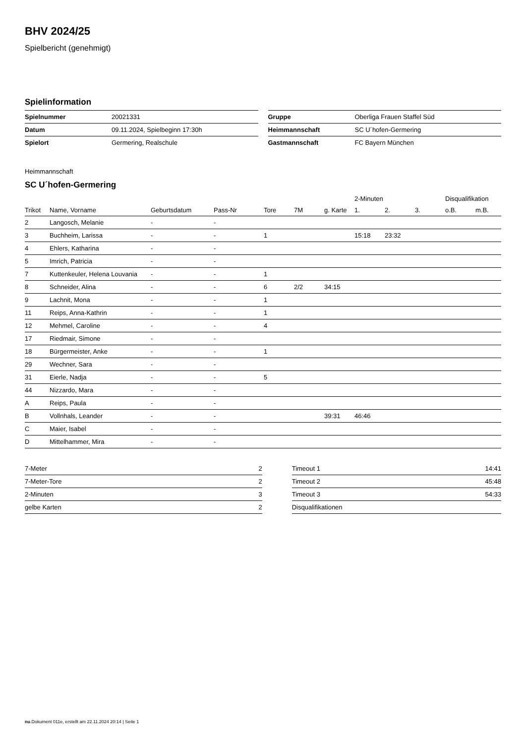BHV 2024/25
Spielbericht (genehmigt)
Spielinformation
| Spielnummer | 20021331 |
| Datum | 09.11.2024, Spielbeginn 17:30h |
| Spielort | Germering, Realschule |
| Gruppe | Oberliga Frauen Staffel Süd |
| Heimmannschaft | SC U´hofen-Germering |
| Gastmannschaft | FC Bayern München |
Heimmannschaft
SC U´hofen-Germering
| | | | | | | | 2-Minuten | | | Disqualifikation | |
| --- | --- | --- | --- | --- | --- | --- | --- | --- | --- | --- | --- |
| Trikot | Name, Vorname | Geburtsdatum | Pass-Nr | Tore | 7M | g. Karte | 1. | 2. | 3. | o.B. | m.B. |
| 2 | Langosch, Melanie | - | - | | | | | | | | |
| 3 | Buchheim, Larissa | - | - | 1 | | | 15:18 | 23:32 | | | |
| 4 | Ehlers, Katharina | - | - | | | | | | | | |
| 5 | Imrich, Patricia | - | - | | | | | | | | |
| 7 | Kuttenkeuler, Helena Louvania | - | - | 1 | | | | | | | |
| 8 | Schneider, Alina | - | - | 6 | 2/2 | 34:15 | | | | | |
| 9 | Lachnit, Mona | - | - | 1 | | | | | | | |
| 11 | Reips, Anna-Kathrin | - | - | 1 | | | | | | | |
| 12 | Mehmel, Caroline | - | - | 4 | | | | | | | |
| 17 | Riedmair, Simone | - | - | | | | | | | | |
| 18 | Bürgermeister, Anke | - | - | 1 | | | | | | | |
| 29 | Wechner, Sara | - | - | | | | | | | | |
| 31 | Eierle, Nadja | - | - | 5 | | | | | | | |
| 44 | Nizzardo, Mara | - | - | | | | | | | | |
| A | Reips, Paula | - | - | | | | | | | | |
| B | Vollnhals, Leander | - | - | | | 39:31 | 46:46 | | | | |
| C | Maier, Isabel | - | - | | | | | | | | |
| D | Mittelhammer, Mira | - | - | | | | | | | | |
| 7-Meter | 2 |
| 7-Meter-Tore | 2 |
| 2-Minuten | 3 |
| gelbe Karten | 2 |
| Timeout 1 | 14:41 |
| Timeout 2 | 45:48 |
| Timeout 3 | 54:33 |
| Disqualifikationen | |
nu.Dokument 011e, erstellt am 22.11.2024 20:14 | Seite 1